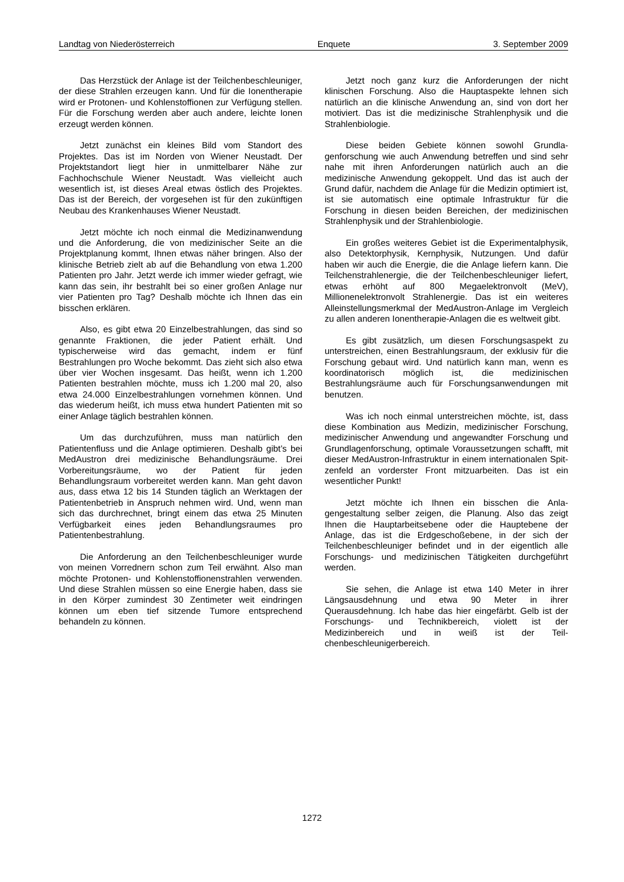Landtag von Niederösterreich Enquete 3. September 2009
Das Herzstück der Anlage ist der Teilchen­beschleuniger, der diese Strahlen erzeugen kann. Und für die Ionentherapie wird er Protonen- und Kohlenstoffionen zur Verfügung stellen. Für die Forschung werden aber auch andere, leichte Ionen erzeugt werden können.
Jetzt zunächst ein kleines Bild vom Standort des Projektes. Das ist im Norden von Wiener Neu­stadt. Der Projektstandort liegt hier in unmittelbarer Nähe zur Fachhochschule Wiener Neustadt. Was vielleicht auch wesentlich ist, ist dieses Areal etwas östlich des Projektes. Das ist der Bereich, der vor­gesehen ist für den zukünftigen Neubau des Kran­kenhauses Wiener Neustadt.
Jetzt möchte ich noch einmal die Medizinan­wendung und die Anforderung, die von medizini­scher Seite an die Projektplanung kommt, Ihnen etwas näher bringen. Also der klinische Betrieb zielt ab auf die Behandlung von etwa 1.200 Patienten pro Jahr. Jetzt werde ich immer wieder gefragt, wie kann das sein, ihr bestrahlt bei so einer großen Anlage nur vier Patienten pro Tag? Deshalb möchte ich Ihnen das ein bisschen erklären.
Also, es gibt etwa 20 Einzelbestrahlungen, das sind so genannte Fraktionen, die jeder Patient er­hält. Und typischerweise wird das gemacht, indem er fünf Bestrahlungen pro Woche bekommt. Das zieht sich also etwa über vier Wochen insgesamt. Das heißt, wenn ich 1.200 Patienten bestrahlen möchte, muss ich 1.200 mal 20, also etwa 24.000 Einzelbestrahlungen vornehmen können. Und das wiederum heißt, ich muss etwa hundert Patienten mit so einer Anlage täglich bestrahlen können.
Um das durchzuführen, muss man natürlich den Patientenfluss und die Anlage optimieren. Deshalb gibt’s bei MedAustron drei medizinische Behandlungsräume. Drei Vorbereitungsräume, wo der Patient für jeden Behandlungsraum vorbereitet werden kann. Man geht davon aus, dass etwa 12 bis 14 Stunden täglich an Werktagen der Patien­tenbetrieb in Anspruch nehmen wird. Und, wenn man sich das durchrechnet, bringt einem das etwa 25 Minuten Verfügbarkeit eines jeden Behand­lungsraumes pro Patientenbestrahlung.
Die Anforderung an den Teilchenbeschleuniger wurde von meinen Vorrednern schon zum Teil er­wähnt. Also man möchte Protonen- und Kohlen­stoffionenstrahlen verwenden. Und diese Strahlen müssen so eine Energie haben, dass sie in den Körper zumindest 30 Zentimeter weit eindringen können um eben tief sitzende Tumore entspre­chend behandeln zu können.
Jetzt noch ganz kurz die Anforderungen der nicht klinischen Forschung. Also die Hauptaspekte lehnen sich natürlich an die klinische Anwendung an, sind von dort her motiviert. Das ist die medizini­sche Strahlenphysik und die Strahlenbiologie.
Diese beiden Gebiete können sowohl Grundla­genforschung wie auch Anwendung betreffen und sind sehr nahe mit ihren Anforderungen natürlich auch an die medizinische Anwendung gekoppelt. Und das ist auch der Grund dafür, nachdem die Anlage für die Medizin optimiert ist, ist sie automa­tisch eine optimale Infrastruktur für die Forschung in diesen beiden Bereichen, der medizinischen Strahlenphysik und der Strahlenbiologie.
Ein großes weiteres Gebiet ist die Experimen­talphysik, also Detektorphysik, Kernphysik, Nutzun­gen. Und dafür haben wir auch die Energie, die die Anlage liefern kann. Die Teilchenstrahlenergie, die der Teilchenbeschleuniger liefert, etwas erhöht auf 800 Megaelektronvolt (MeV), Millionenelektronvolt Strahlenergie. Das ist ein weiteres Alleinstellungs­merkmal der MedAustron-Anlage im Vergleich zu allen anderen Ionentherapie-Anlagen die es welt­weit gibt.
Es gibt zusätzlich, um diesen Forschungsas­pekt zu unterstreichen, einen Bestrahlungsraum, der exklusiv für die Forschung gebaut wird. Und natürlich kann man, wenn es koordinatorisch mög­lich ist, die medizinischen Bestrahlungsräume auch für Forschungsanwendungen mit benutzen.
Was ich noch einmal unterstreichen möchte, ist, dass diese Kombination aus Medizin, medizini­scher Forschung, medizinischer Anwendung und angewandter Forschung und Grundlagenforschung, optimale Voraussetzungen schafft, mit dieser Med­Austron-Infrastruktur in einem internationalen Spit­zenfeld an vorderster Front mitzuarbeiten. Das ist ein wesentlicher Punkt!
Jetzt möchte ich Ihnen ein bisschen die Anla­gengestaltung selber zeigen, die Planung. Also das zeigt Ihnen die Hauptarbeitsebene oder die Haupt­ebene der Anlage, das ist die Erdgeschoßebene, in der sich der Teilchenbeschleuniger befindet und in der eigentlich alle Forschungs- und medizinischen Tätigkeiten durchgeführt werden.
Sie sehen, die Anlage ist etwa 140 Meter in ih­rer Längsausdehnung und etwa 90 Meter in ihrer Querausdehnung. Ich habe das hier eingefärbt. Gelb ist der Forschungs- und Technikbereich, vio­lett ist der Medizinbereich und in weiß ist der Teil­chenbeschleunigerbereich.
1272